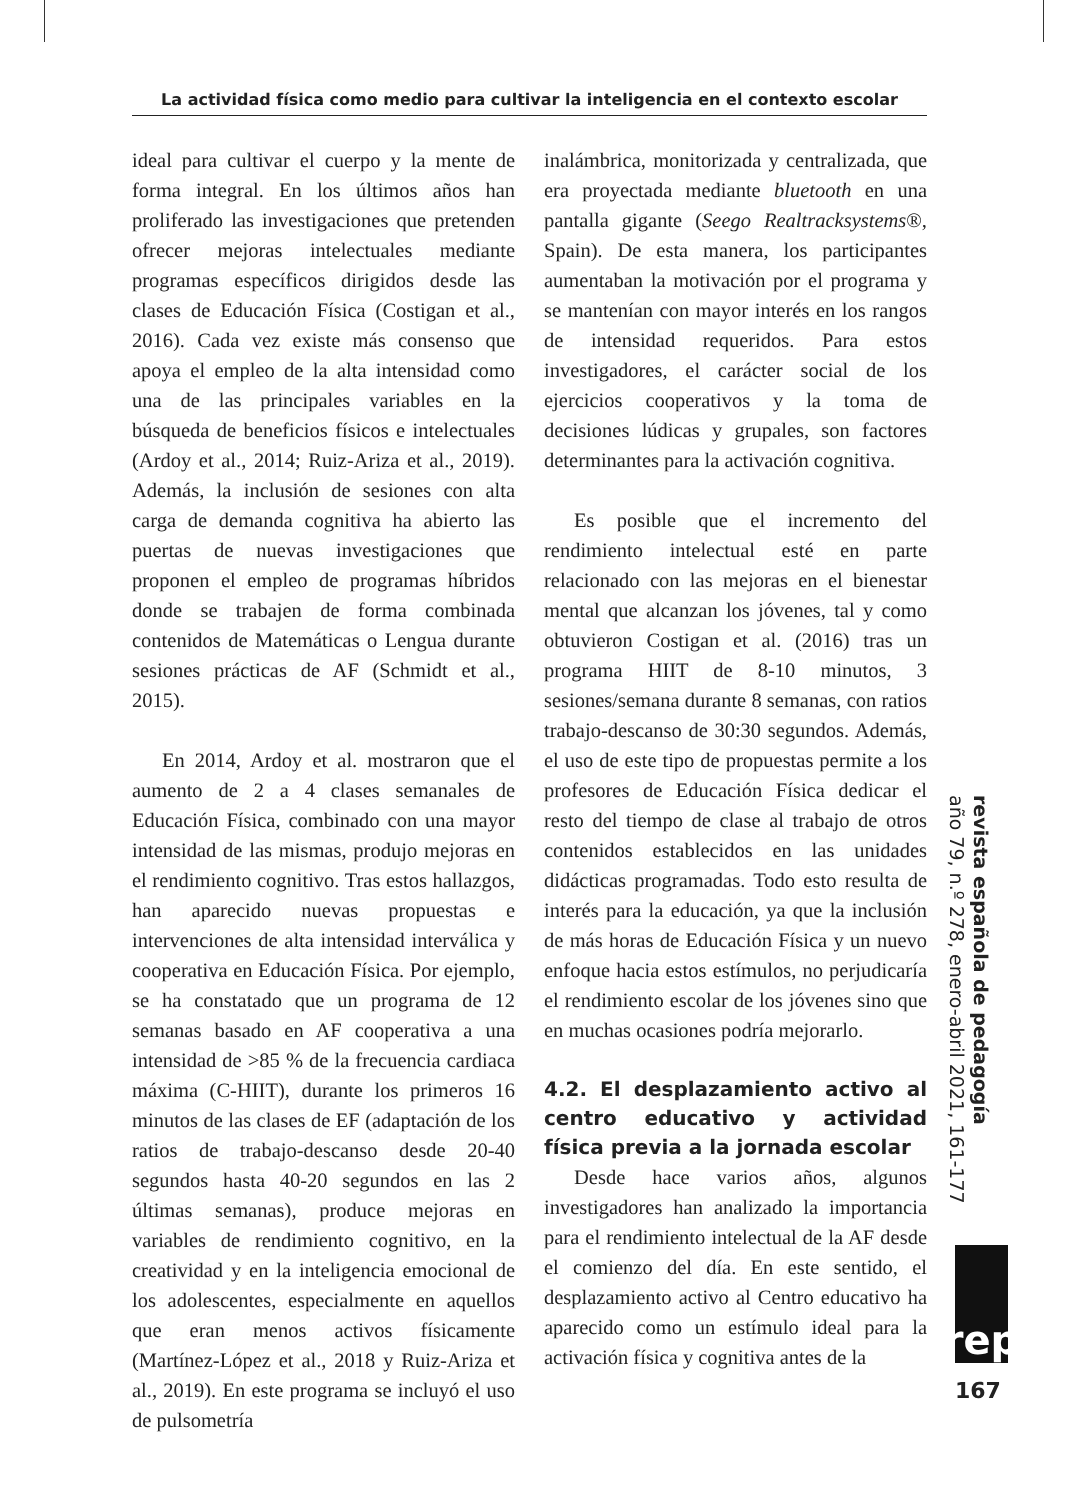La actividad física como medio para cultivar la inteligencia en el contexto escolar
ideal para cultivar el cuerpo y la mente de forma integral. En los últimos años han proliferado las investigaciones que pretenden ofrecer mejoras intelectuales mediante programas específicos dirigidos desde las clases de Educación Física (Costigan et al., 2016). Cada vez existe más consenso que apoya el empleo de la alta intensidad como una de las principales variables en la búsqueda de beneficios físicos e intelectuales (Ardoy et al., 2014; Ruiz-Ariza et al., 2019). Además, la inclusión de sesiones con alta carga de demanda cognitiva ha abierto las puertas de nuevas investigaciones que proponen el empleo de programas híbridos donde se trabajen de forma combinada contenidos de Matemáticas o Lengua durante sesiones prácticas de AF (Schmidt et al., 2015).
En 2014, Ardoy et al. mostraron que el aumento de 2 a 4 clases semanales de Educación Física, combinado con una mayor intensidad de las mismas, produjo mejoras en el rendimiento cognitivo. Tras estos hallazgos, han aparecido nuevas propuestas e intervenciones de alta intensidad interválica y cooperativa en Educación Física. Por ejemplo, se ha constatado que un programa de 12 semanas basado en AF cooperativa a una intensidad de >85 % de la frecuencia cardiaca máxima (C-HIIT), durante los primeros 16 minutos de las clases de EF (adaptación de los ratios de trabajo-descanso desde 20-40 segundos hasta 40-20 segundos en las 2 últimas semanas), produce mejoras en variables de rendimiento cognitivo, en la creatividad y en la inteligencia emocional de los adolescentes, especialmente en aquellos que eran menos activos físicamente (Martínez-López et al., 2018 y Ruiz-Ariza et al., 2019). En este programa se incluyó el uso de pulsometría
inalámbrica, monitorizada y centralizada, que era proyectada mediante bluetooth en una pantalla gigante (Seego Realtracksystems®, Spain). De esta manera, los participantes aumentaban la motivación por el programa y se mantenían con mayor interés en los rangos de intensidad requeridos. Para estos investigadores, el carácter social de los ejercicios cooperativos y la toma de decisiones lúdicas y grupales, son factores determinantes para la activación cognitiva.
Es posible que el incremento del rendimiento intelectual esté en parte relacionado con las mejoras en el bienestar mental que alcanzan los jóvenes, tal y como obtuvieron Costigan et al. (2016) tras un programa HIIT de 8-10 minutos, 3 sesiones/semana durante 8 semanas, con ratios trabajo-descanso de 30:30 segundos. Además, el uso de este tipo de propuestas permite a los profesores de Educación Física dedicar el resto del tiempo de clase al trabajo de otros contenidos establecidos en las unidades didácticas programadas. Todo esto resulta de interés para la educación, ya que la inclusión de más horas de Educación Física y un nuevo enfoque hacia estos estímulos, no perjudicaría el rendimiento escolar de los jóvenes sino que en muchas ocasiones podría mejorarlo.
4.2. El desplazamiento activo al centro educativo y actividad física previa a la jornada escolar
Desde hace varios años, algunos investigadores han analizado la importancia para el rendimiento intelectual de la AF desde el comienzo del día. En este sentido, el desplazamiento activo al Centro educativo ha aparecido como un estímulo ideal para la activación física y cognitiva antes de la
revista española de pedagogía
año 79, n.º 278, enero-abril 2021, 161-177
rep
167